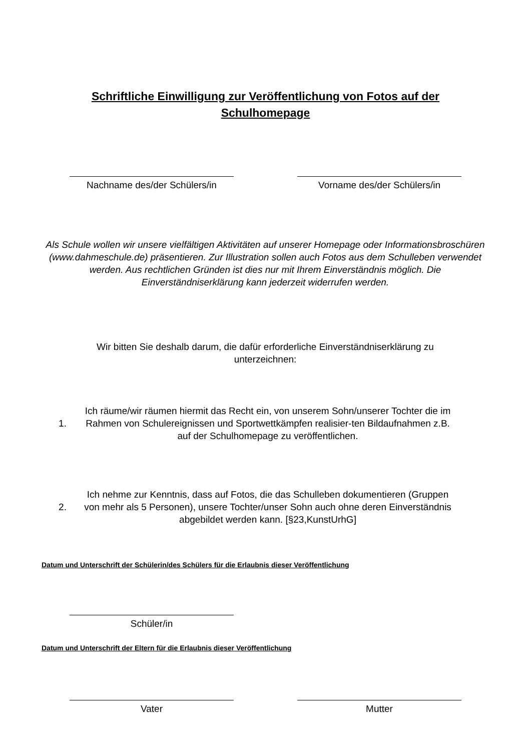Schriftliche Einwilligung zur Veröffentlichung von Fotos auf der Schulhomepage
Nachname des/der Schülers/in Vorname des/der Schülers/in
Als Schule wollen wir unsere vielfältigen Aktivitäten auf unserer Homepage oder Informationsbroschüren (www.dahmeschule.de) präsentieren. Zur Illustration sollen auch Fotos aus dem Schulleben verwendet werden. Aus rechtlichen Gründen ist dies nur mit Ihrem Einverständnis möglich. Die Einverständniserklärung kann jederzeit widerrufen werden.
Wir bitten Sie deshalb darum, die dafür erforderliche Einverständniserklärung zu unterzeichnen:
1. Ich räume/wir räumen hiermit das Recht ein, von unserem Sohn/unserer Tochter die im Rahmen von Schulereignissen und Sportwettkämpfen realisier-ten Bildaufnahmen z.B. auf der Schulhomepage zu veröffentlichen.
2. Ich nehme zur Kenntnis, dass auf Fotos, die das Schulleben dokumentieren (Gruppen von mehr als 5 Personen), unsere Tochter/unser Sohn auch ohne deren Einverständnis abgebildet werden kann. [§23,KunstUrhG]
Datum und Unterschrift der Schülerin/des Schülers für die Erlaubnis dieser Veröffentlichung
Schüler/in
Datum und Unterschrift der Eltern für die Erlaubnis dieser Veröffentlichung
Vater Mutter